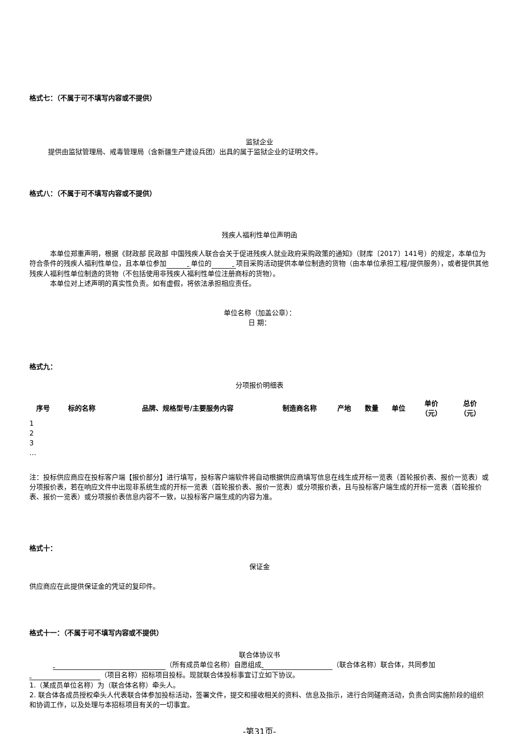格式七：（不属于可不填写内容或不提供）
监狱企业
提供由监狱管理局、戒毒管理局（含新疆生产建设兵团）出具的属于监狱企业的证明文件。
格式八：（不属于可不填写内容或不提供）
残疾人福利性单位声明函
本单位郑重声明，根据《财政部 民政部 中国残疾人联合会关于促进残疾人就业政府采购政策的通知》（财库〔2017〕141号）的规定，本单位为符合条件的残疾人福利性单位，且本单位参加 单位的 项目采购活动提供本单位制造的货物（由本单位承担工程/提供服务），或者提供其他残疾人福利性单位制造的货物（不包括使用非残疾人福利性单位注册商标的货物）。
本单位对上述声明的真实性负责。如有虚假，将依法承担相应责任。
单位名称（加盖公章）：
日 期：
格式九：
分项报价明细表
| 序号 | 标的名称 | 品牌、规格型号/主要服务内容 | 制造商名称 | 产地 | 数量 | 单位 | 单价 （元） | 总价 （元） |
| --- | --- | --- | --- | --- | --- | --- | --- | --- |
| 1 | | | | | | | | |
| 2 | | | | | | | | |
| 3 | | | | | | | | |
| … | | | | | | | | |
注：投标供应商应在投标客户端【报价部分】进行填写，投标客户端软件将自动根据供应商填写信息在线生成开标一览表（首轮报价表、报价一览表）或分项报价表，若在响应文件中出现非系统生成的开标一览表（首轮报价表、报价一览表）或分项报价表，且与投标客户端生成的开标一览表（首轮报价表、报价一览表）或分项报价表信息内容不一致，以投标客户端生成的内容为准。
格式十：
保证金
供应商应在此提供保证金的凭证的复印件。
格式十一：（不属于可不填写内容或不提供）
联合体协议书
（所有成员单位名称）自愿组成 （联合体名称）联合体，共同参加
（项目名称）招标项目投标。现就联合体投标事宜订立如下协议。
1.（某成员单位名称）为（联合体名称）牵头人。
2. 联合体各成员授权牵头人代表联合体参加投标活动，签署文件，提交和接收相关的资料、信息及指示，进行合同磋商活动，负责合同实施阶段的组织和协调工作，以及处理与本招标项目有关的一切事宜。
-第31页-